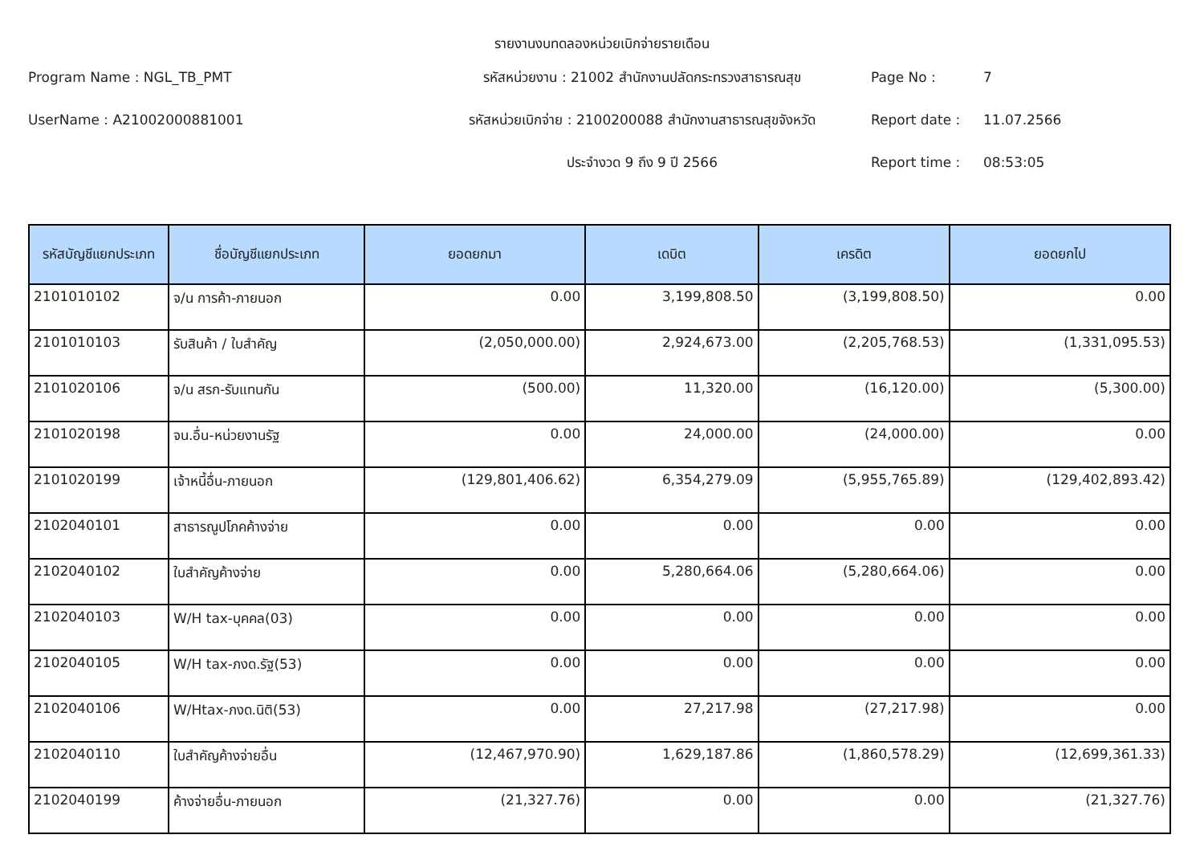รายงานงบทดลองหน่วยเบิกจ่ายรายเดือน
Program Name : NGL_TB_PMT
รหัสหน่วยงาน : 21002 สำนักงานปลัดกระทรวงสาธารณสุข
Page No :
7
UserName : A21002000881001
รหัสหน่วยเบิกจ่าย : 2100200088 สำนักงานสาธารณสุขจังหวัด
Report date :
11.07.2566
ประจำงวด 9 ถึง 9 ปี 2566
Report time :
08:53:05
| รหัสบัญชีแยกประเภท | ชื่อบัญชีแยกประเภท | ยอดยกมา | เดบิต | เครดิต | ยอดยกไป |
| --- | --- | --- | --- | --- | --- |
| 2101010102 | จ/น การค้า-ภายนอก | 0.00 | 3,199,808.50 | (3,199,808.50) | 0.00 |
| 2101010103 | รับสินค้า / ใบสำคัญ | (2,050,000.00) | 2,924,673.00 | (2,205,768.53) | (1,331,095.53) |
| 2101020106 | จ/น สรก-รับแทนกัน | (500.00) | 11,320.00 | (16,120.00) | (5,300.00) |
| 2101020198 | จน.อื่น-หน่วยงานรัฐ | 0.00 | 24,000.00 | (24,000.00) | 0.00 |
| 2101020199 | เจ้าหนี้อื่น-ภายนอก | (129,801,406.62) | 6,354,279.09 | (5,955,765.89) | (129,402,893.42) |
| 2102040101 | สาธารณูปโภคค้างจ่าย | 0.00 | 0.00 | 0.00 | 0.00 |
| 2102040102 | ใบสำคัญค้างจ่าย | 0.00 | 5,280,664.06 | (5,280,664.06) | 0.00 |
| 2102040103 | W/H tax-บุคคล(03) | 0.00 | 0.00 | 0.00 | 0.00 |
| 2102040105 | W/H tax-ภงด.รัฐ(53) | 0.00 | 0.00 | 0.00 | 0.00 |
| 2102040106 | W/Htax-ภงด.นิติ(53) | 0.00 | 27,217.98 | (27,217.98) | 0.00 |
| 2102040110 | ใบสำคัญค้างจ่ายอื่น | (12,467,970.90) | 1,629,187.86 | (1,860,578.29) | (12,699,361.33) |
| 2102040199 | ค้างจ่ายอื่น-ภายนอก | (21,327.76) | 0.00 | 0.00 | (21,327.76) |